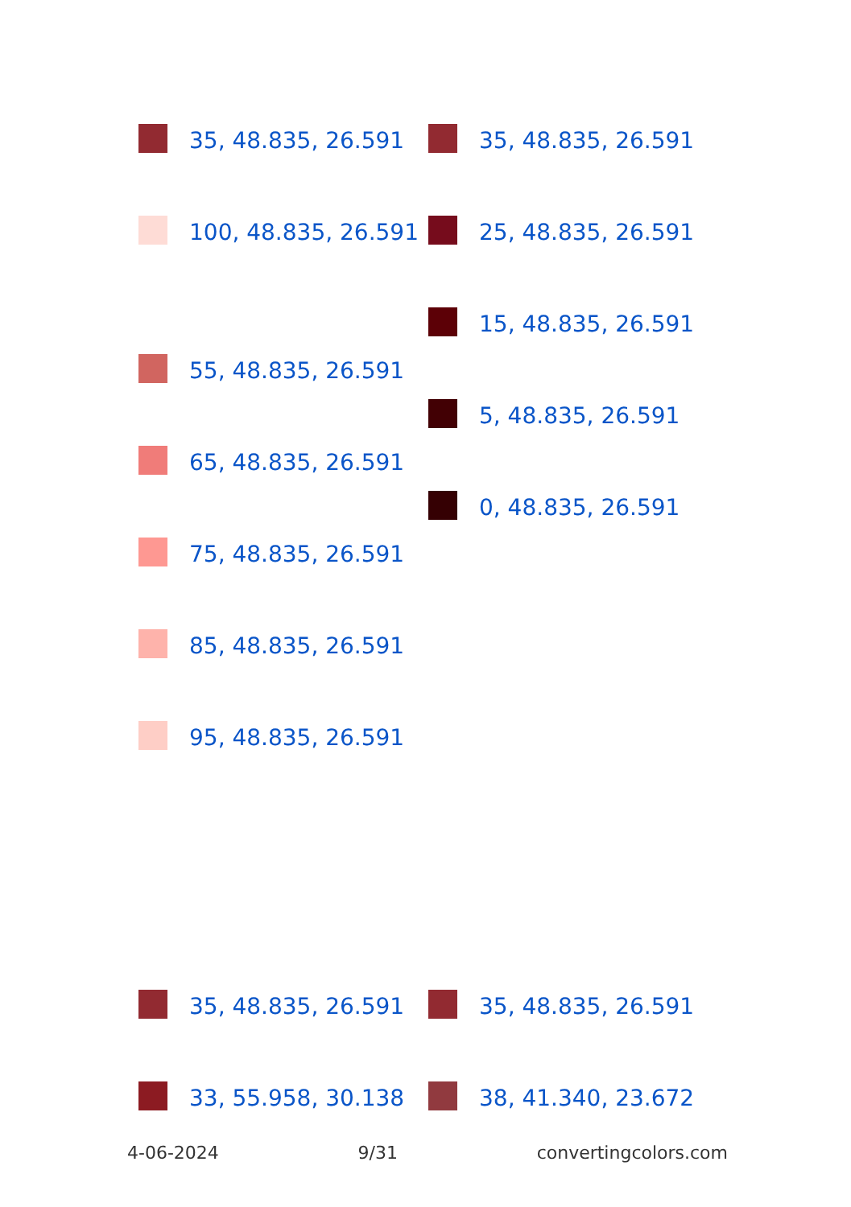35, 48.835, 26.591
100, 48.835, 26.591
55, 48.835, 26.591
65, 48.835, 26.591
75, 48.835, 26.591
85, 48.835, 26.591
95, 48.835, 26.591
35, 48.835, 26.591
25, 48.835, 26.591
15, 48.835, 26.591
5, 48.835, 26.591
0, 48.835, 26.591
35, 48.835, 26.591
33, 55.958, 30.138
35, 48.835, 26.591
38, 41.340, 23.672
4-06-2024 9/31 convertingcolors.com